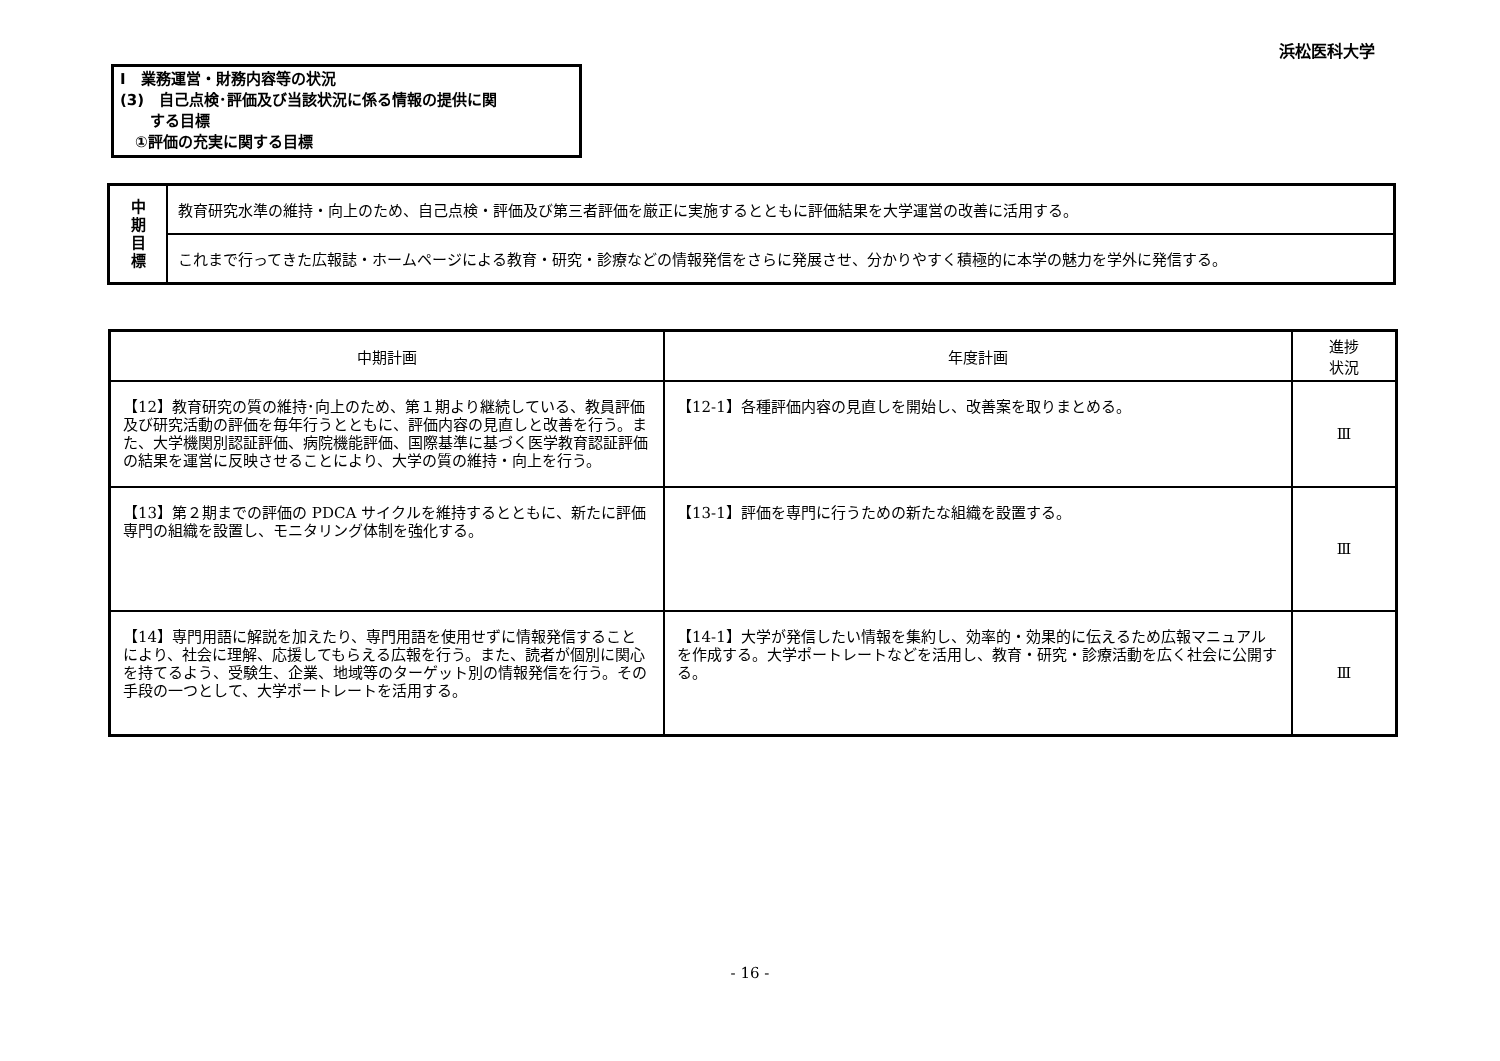浜松医科大学
Ⅰ　業務運営・財務内容等の状況
(3)　自己点検･評価及び当該状況に係る情報の提供に関
　　する目標
　①評価の充実に関する目標
| 中 期 目 標 | 教育研究水準の維持・向上のため、自己点検・評価及び第三者評価を厳正に実施するとともに評価結果を大学運営の改善に活用する。 |
| | これまで行ってきた広報誌・ホームページによる教育・研究・診療などの情報発信をさらに発展させ、分かりやすく積極的に本学の魅力を学外に発信する。 |
| 中期計画 | 年度計画 | 進捗 状況 |
| --- | --- | --- |
| 【12】教育研究の質の維持･向上のため、第１期より継続している、教員評価及び研究活動の評価を毎年行うとともに、評価内容の見直しと改善を行う。また、大学機関別認証評価、病院機能評価、国際基準に基づく医学教育認証評価の結果を運営に反映させることにより、大学の質の維持・向上を行う。 | 【12-1】各種評価内容の見直しを開始し、改善案を取りまとめる。 | Ⅲ |
| 【13】第２期までの評価の PDCA サイクルを維持するとともに、新たに評価専門の組織を設置し、モニタリング体制を強化する。 | 【13-1】評価を専門に行うための新たな組織を設置する。 | Ⅲ |
| 【14】専門用語に解説を加えたり、専門用語を使用せずに情報発信することにより、社会に理解、応援してもらえる広報を行う。また、読者が個別に関心を持てるよう、受験生、企業、地域等のターゲット別の情報発信を行う。その手段の一つとして、大学ポートレートを活用する。 | 【14-1】大学が発信したい情報を集約し、効率的・効果的に伝えるため広報マニュアルを作成する。大学ポートレートなどを活用し、教育・研究・診療活動を広く社会に公開する。 | Ⅲ |
- 16 -